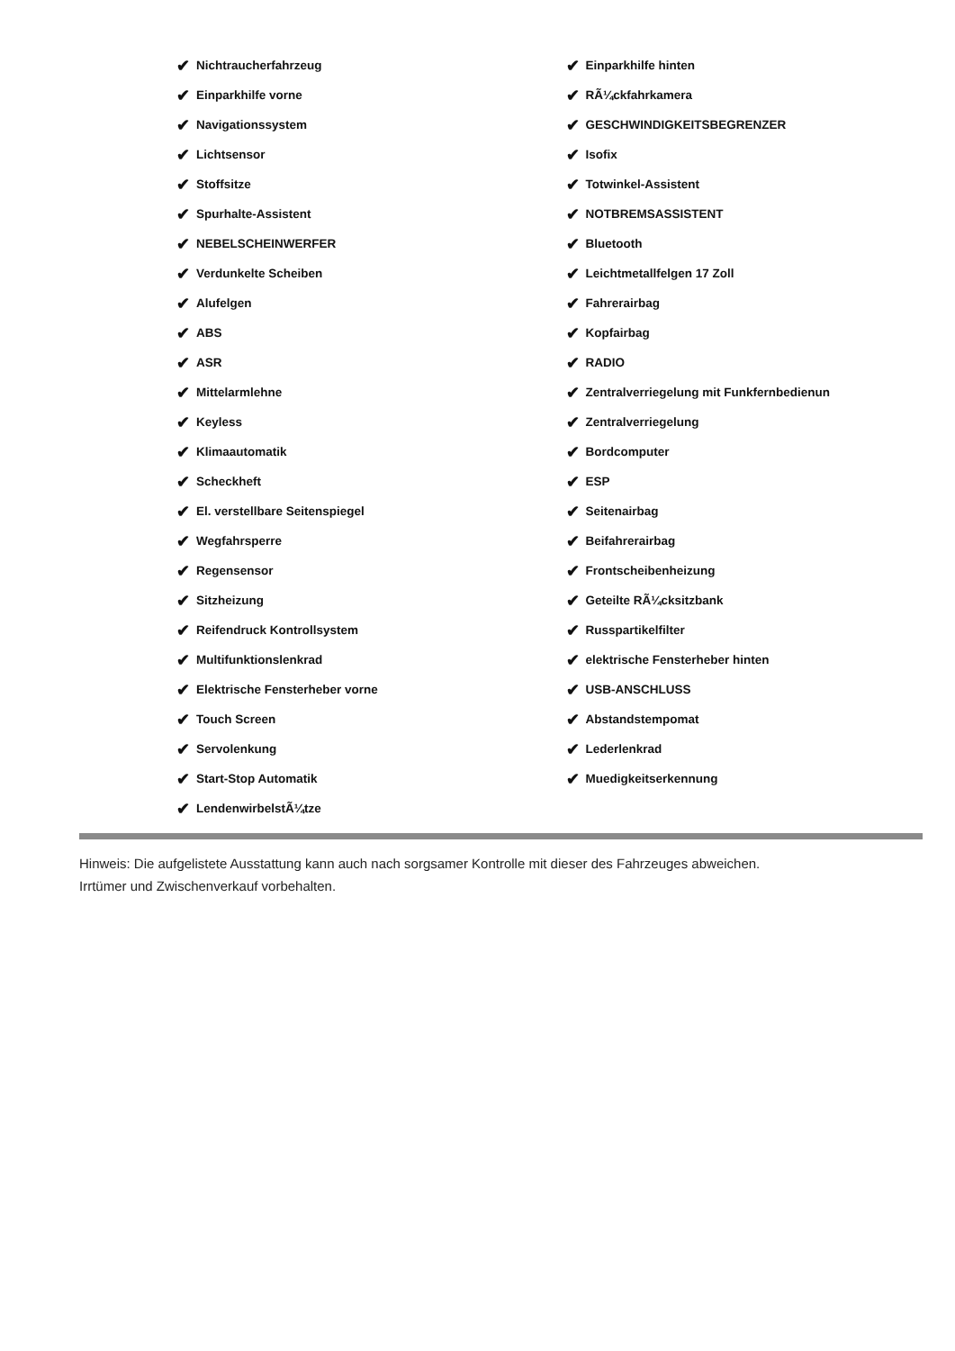✔ Nichtraucherfahrzeug
✔ Einparkhilfe vorne
✔ Navigationssystem
✔ Lichtsensor
✔ Stoffsitze
✔ Spurhalte-Assistent
✔ NEBELSCHEINWERFER
✔ Verdunkelte Scheiben
✔ Alufelgen
✔ ABS
✔ ASR
✔ Mittelarmlehne
✔ Keyless
✔ Klimaautomatik
✔ Scheckheft
✔ El. verstellbare Seitenspiegel
✔ Wegfahrsperre
✔ Regensensor
✔ Sitzheizung
✔ Reifendruck Kontrollsystem
✔ Multifunktionslenkrad
✔ Elektrische Fensterheber vorne
✔ Touch Screen
✔ Servolenkung
✔ Start-Stop Automatik
✔ LendenwirbelstÃ¼tze
✔ Einparkhilfe hinten
✔ RÃ¼ckfahrkamera
✔ GESCHWINDIGKEITSBEGRENZER
✔ Isofix
✔ Totwinkel-Assistent
✔ NOTBREMSASSISTENT
✔ Bluetooth
✔ Leichtmetallfelgen 17 Zoll
✔ Fahrerairbag
✔ Kopfairbag
✔ RADIO
✔ Zentralverriegelung mit Funkfernbedienun
✔ Zentralverriegelung
✔ Bordcomputer
✔ ESP
✔ Seitenairbag
✔ Beifahrerairbag
✔ Frontscheibenheizung
✔ Geteilte RÃ¼cksitzbank
✔ Russpartikelfilter
✔ elektrische Fensterheber hinten
✔ USB-ANSCHLUSS
✔ Abstandstempomat
✔ Lederlenkrad
✔ Muedigkeitserkennung
Hinweis: Die aufgelistete Ausstattung kann auch nach sorgsamer Kontrolle mit dieser des Fahrzeuges abweichen. Irrtümer und Zwischenverkauf vorbehalten.